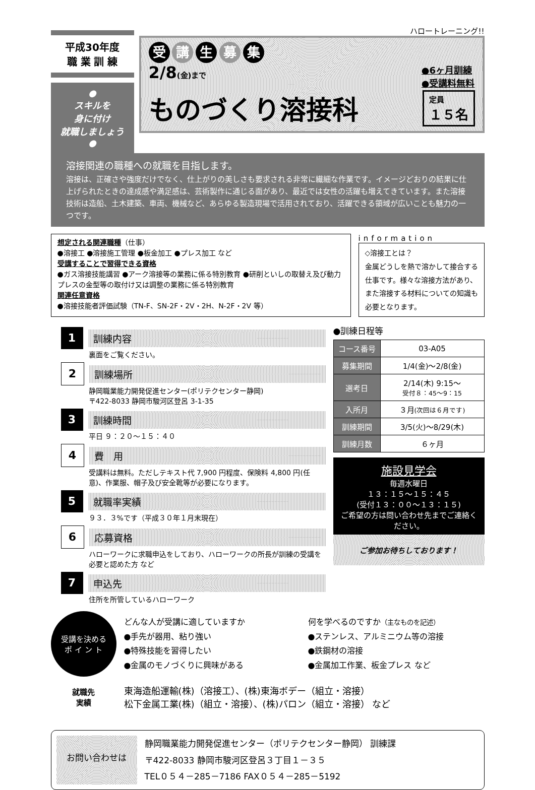平成30年度
職 業 訓 練
●
スキルを
身に付け
就職しましょう
●
ハロートレーニング!!
受 講 生 募 集
2/8(金)まで
●6ヶ月訓練
●受講料無料
ものづくり溶接科
定員
１５名
溶接関連の職種への就職を目指します。
溶接は、正確さや強度だけでなく、仕上がりの美しさも要求される非常に繊細な作業です。イメージどおりの結果に仕上げられたときの達成感や満足感は、芸術製作に通じる面があり、最近では女性の活躍も増えてきています。また溶接技術は造船、土木建築、車両、機械など、あらゆる製造現場で活用されており、活躍できる領域が広いことも魅力の一つです。
想定される関連職種（仕事）
●溶接工 ●溶接施工管理 ●板金加工 ●プレス加工 など
受講することで習得できる資格
●ガス溶接技能講習 ●アーク溶接等の業務に係る特別教育 ●研削といしの取替え及び動力プレスの金型等の取付け又は調整の業務に係る特別教育
関連任意資格
●溶接技能者評価試験（TN-F、SN-2F・2V・2H、N-2F・2V 等）
information
◇溶接工とは？
金属どうしを熱で溶かして接合する仕事です。様々な溶接方法があり、また溶接する材料についての知識も必要となります。
1
訓練内容
裏面をご覧ください。
2
訓練場所
静岡職業能力開発促進センター(ポリテクセンター静岡)
〒422-8033 静岡市駿河区登呂 3-1-35
3
訓練時間
平日 ９：２０～１５：４０
4
費　用
受講料は無料。ただしテキスト代 7,900 円程度、保険料 4,800 円(任意)、作業服、帽子及び安全靴等が必要になります。
5
就職率実績
９３．３%です（平成３０年１月末現在）
6
応募資格
ハローワークに求職申込をしており、ハローワークの所長が訓練の受講を必要と認めた方 など
7
申込先
住所を所管しているハローワーク
●訓練日程等
| コース番号 | 03-A05 |
| 募集期間 | 1/4(金)～2/8(金) |
| 選考日 | 2/14(木) 9:15～ 受付８：45～9：15 |
| 入所月 | ３月 (次回は６月です) |
| 訓練期間 | 3/5(火)～8/29(木) |
| 訓練月数 | ６ヶ月 |
施設見学会
毎週水曜日
１３：１５～１５：４５
(受付１３：００～１３：１５)
ご希望の方は問い合わせ先までご連絡ください。
ご参加お待ちしております！
受講を決める
ポ イ ン ト
どんな人が受講に適していますか
●手先が器用、粘り強い
●特殊技能を習得したい
●金属のモノづくりに興味がある
何を学べるのですか（主なものを記述）
●ステンレス、アルミニウム等の溶接
●鉄鋼材の溶接
●金属加工作業、板金プレス など
就職先
実績
東海造船運輸(株)（溶接工）、(株)東海ボデー（組立・溶接）
松下金属工業(株)（組立・溶接）、(株)パロン（組立・溶接） など
お問い合わせは
静岡職業能力開発促進センター（ポリテクセンター静岡） 訓練課
〒422-8033 静岡市駿河区登呂３丁目１－３５
TEL０５４－285－7186 FAX０５４－285－5192